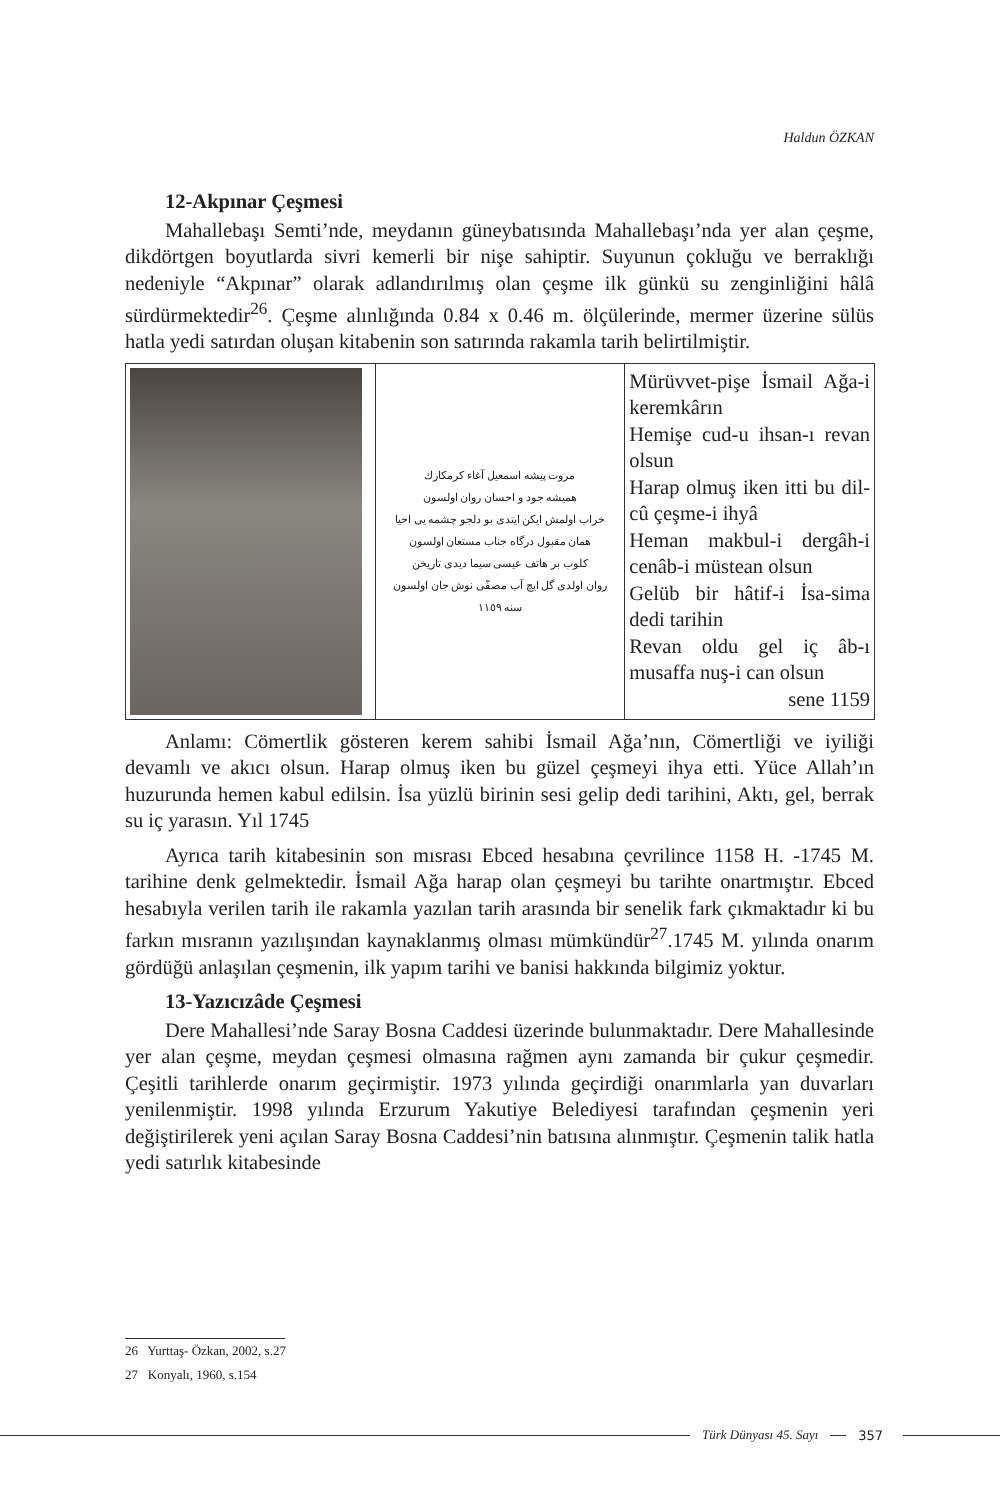Haldun ÖZKAN
12-Akpınar Çeşmesi
Mahallebaşı Semti’nde, meydanın güneybatısında Mahallebaşı’nda yer alan çeşme, dikdörtgen boyutlarda sivri kemerli bir nişe sahiptir. Suyunun çokluğu ve berraklığı nedeniyle “Akpınar” olarak adlandırılmış olan çeşme ilk günkü su zenginliğini hâlâ sürdürmektedir<sup>26</sup>. Çeşme alınlığında 0.84 x 0.46 m. ölçülerinde, mermer üzerine sülüs hatla yedi satırdan oluşan kitabenin son satırında rakamla tarih belirtilmiştir.
| | مروت پیشه اسمعیل آغاء کرمکارك همیشه جود و احسان روان اولسون خراب اولمش ایکن ایتدی بو دلجو چشمه یی احیا همان مقبول درگاه جناب مستعان اولسون کلوب بر هاتف عیسی سیما دیدی تاریخن روان اولدی گل ایچ آب مصفّی نوش جان اولسون سنه ١١٥٩ | Mürüvvet-pişe İsmail Ağa-i keremkârın Hemişe cud-u ihsan-ı revan olsun Harap olmuş iken itti bu dil-cû çeşme-i ihyâ Heman makbul-i dergâh-i cenâb-i müstean olsun Gelüb bir hâtif-i İsa-sima dedi tarihin Revan oldu gel iç âb-ı musaffa nuş-i can olsun sene 1159 |
Anlamı: Cömertlik gösteren kerem sahibi İsmail Ağa’nın, Cömertliği ve iyiliği devamlı ve akıcı olsun. Harap olmuş iken bu güzel çeşmeyi ihya etti. Yüce Allah’ın huzurunda hemen kabul edilsin. İsa yüzlü birinin sesi gelip dedi tarihini, Aktı, gel, berrak su iç yarasın. Yıl 1745
Ayrıca tarih kitabesinin son mısrası Ebced hesabına çevrilince 1158 H. -1745 M. tarihine denk gelmektedir. İsmail Ağa harap olan çeşmeyi bu tarihte onartmıştır. Ebced hesabıyla verilen tarih ile rakamla yazılan tarih arasında bir senelik fark çıkmaktadır ki bu farkın mısranın yazılışından kaynaklanmış olması mümkündür<sup>27</sup>.1745 M. yılında onarım gördüğü anlaşılan çeşmenin, ilk yapım tarihi ve banisi hakkında bilgimiz yoktur.
13-Yazıcızâde Çeşmesi
Dere Mahallesi’nde Saray Bosna Caddesi üzerinde bulunmaktadır. Dere Mahallesinde yer alan çeşme, meydan çeşmesi olmasına rağmen aynı zamanda bir çukur çeşmedir. Çeşitli tarihlerde onarım geçirmiştir. 1973 yılında geçirdiği onarımlarla yan duvarları yenilenmiştir. 1998 yılında Erzurum Yakutiye Belediyesi tarafından çeşmenin yeri değiştirilerek yeni açılan Saray Bosna Caddesi’nin batısına alınmıştır. Çeşmenin talik hatla yedi satırlık kitabesinde
26 Yurttaş- Özkan, 2002, s.27
27 Konyalı, 1960, s.154
Türk Dünyası 45. Sayı 357